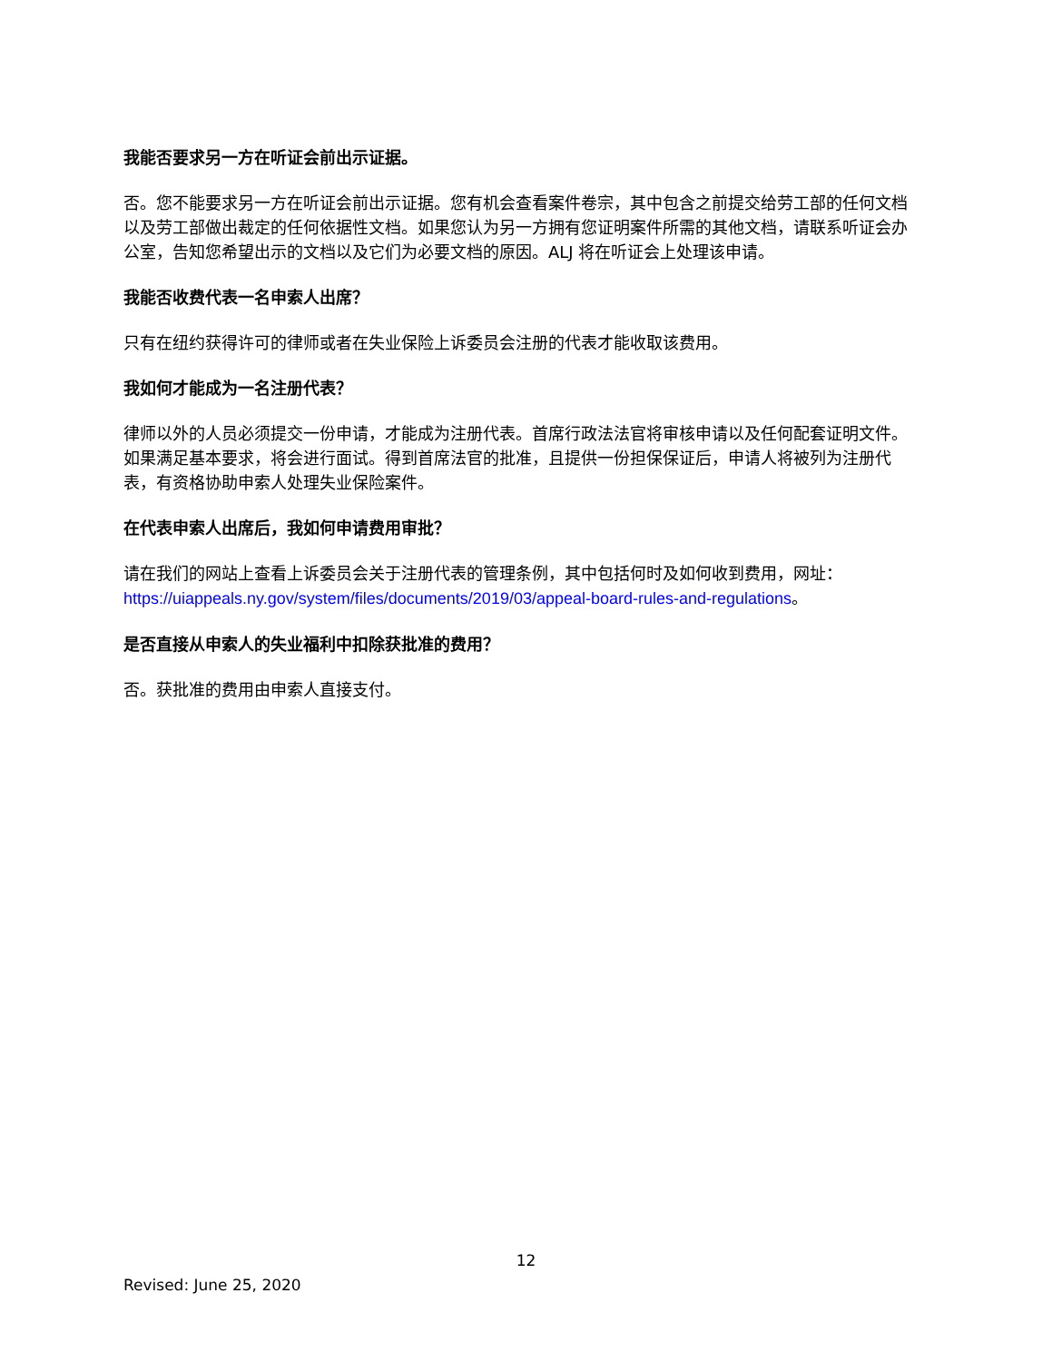我能否要求另一方在听证会前出示证据。
否。您不能要求另一方在听证会前出示证据。您有机会查看案件卷宗，其中包含之前提交给劳工部的任何文档以及劳工部做出裁定的任何依据性文档。如果您认为另一方拥有您证明案件所需的其他文档，请联系听证会办公室，告知您希望出示的文档以及它们为必要文档的原因。ALJ 将在听证会上处理该申请。
我能否收费代表一名申索人出席？
只有在纽约获得许可的律师或者在失业保险上诉委员会注册的代表才能收取该费用。
我如何才能成为一名注册代表？
律师以外的人员必须提交一份申请，才能成为注册代表。首席行政法法官将审核申请以及任何配套证明文件。如果满足基本要求，将会进行面试。得到首席法官的批准，且提供一份担保保证后，申请人将被列为注册代表，有资格协助申索人处理失业保险案件。
在代表申索人出席后，我如何申请费用审批？
请在我们的网站上查看上诉委员会关于注册代表的管理条例，其中包括何时及如何收到费用，网址：
https://uiappeals.ny.gov/system/files/documents/2019/03/appeal-board-rules-and-regulations。
是否直接从申索人的失业福利中扣除获批准的费用？
否。获批准的费用由申索人直接支付。
12
Revised: June 25, 2020